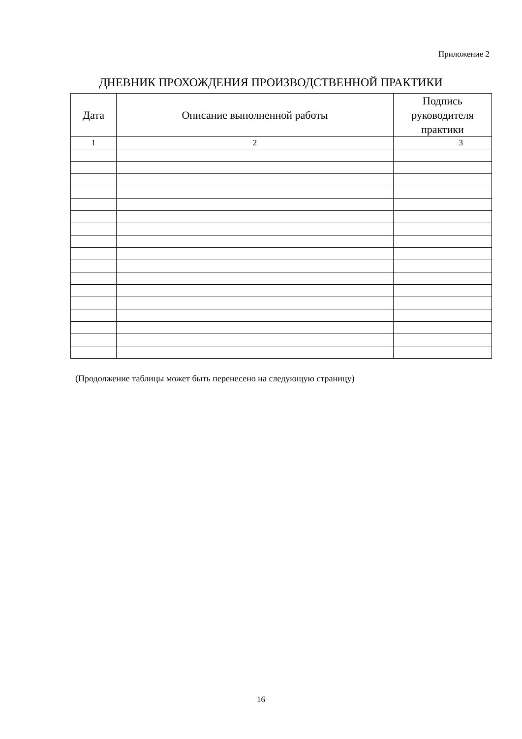Приложение 2
ДНЕВНИК ПРОХОЖДЕНИЯ ПРОИЗВОДСТВЕННОЙ ПРАКТИКИ
| Дата | Описание выполненной работы | Подпись руководителя практики |
| --- | --- | --- |
| 1 | 2 | 3 |
(Продолжение таблицы может быть перенесено на следующую страницу)
16